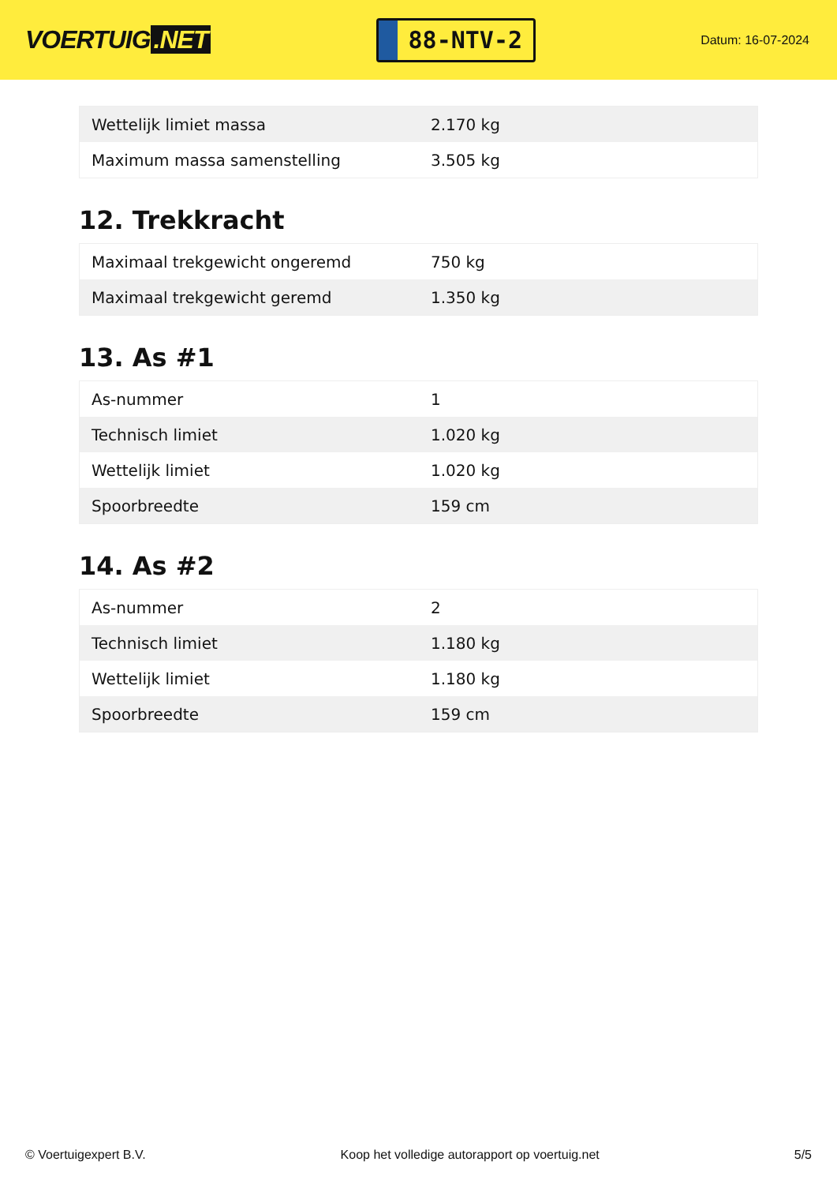VOERTUIG.NET
88-NTV-2
Datum: 16-07-2024
| Wettelijk limiet massa | 2.170 kg |
| Maximum massa samenstelling | 3.505 kg |
12. Trekkracht
| Maximaal trekgewicht ongeremd | 750 kg |
| Maximaal trekgewicht geremd | 1.350 kg |
13. As #1
| As-nummer | 1 |
| Technisch limiet | 1.020 kg |
| Wettelijk limiet | 1.020 kg |
| Spoorbreedte | 159 cm |
14. As #2
| As-nummer | 2 |
| Technisch limiet | 1.180 kg |
| Wettelijk limiet | 1.180 kg |
| Spoorbreedte | 159 cm |
© Voertuigexpert B.V. Koop het volledige autorapport op voertuig.net 5/5